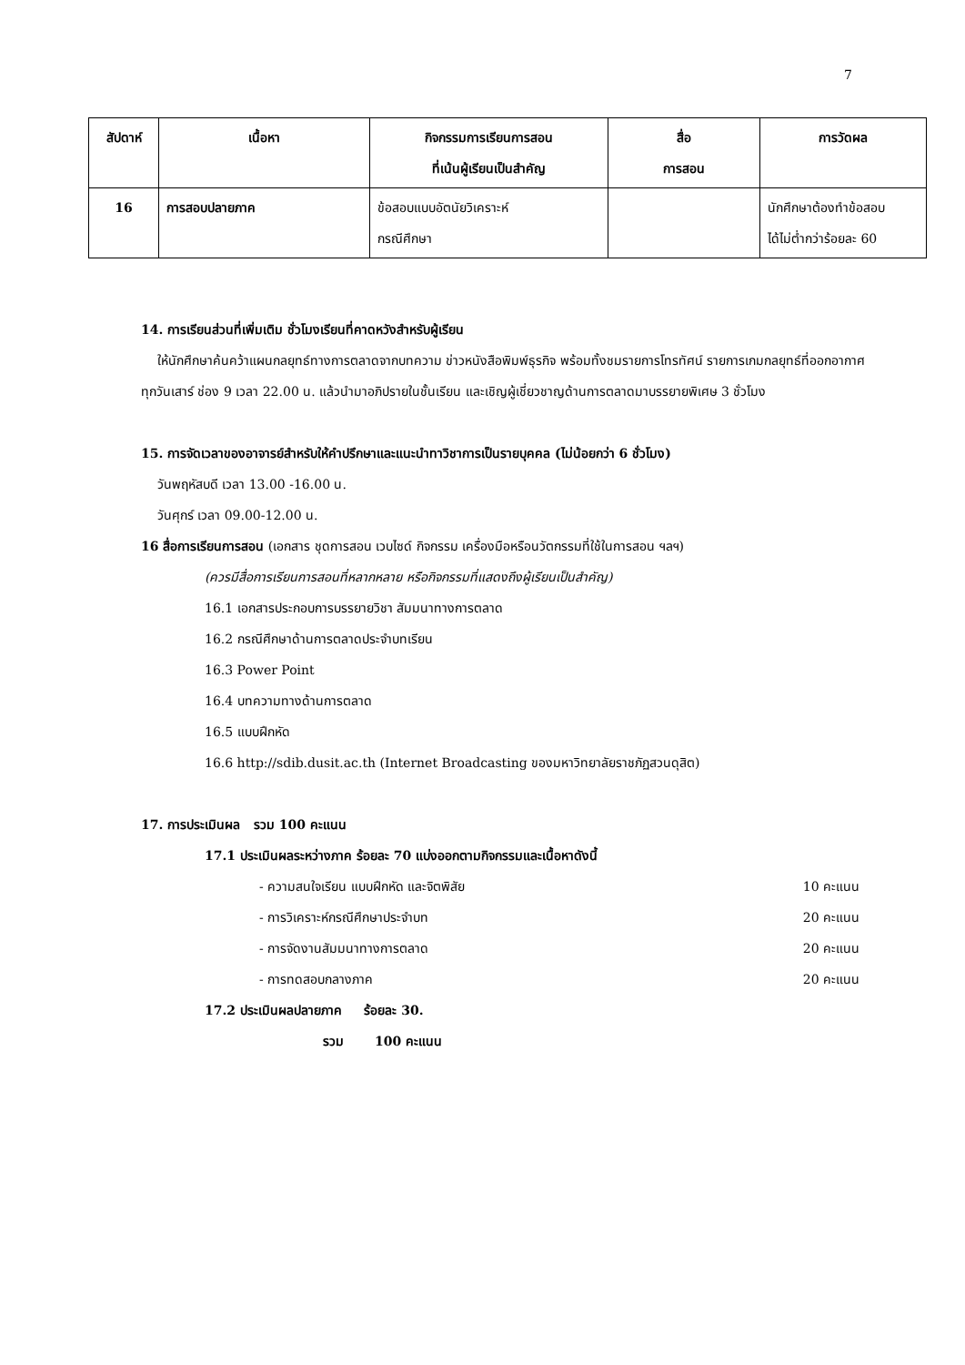7
| สัปดาห์ | เนื้อหา | กิจกรรมการเรียนการสอน ที่เน้นผู้เรียนเป็นสำคัญ | สื่อ การสอน | การวัดผล |
| --- | --- | --- | --- | --- |
| 16 | การสอบปลายภาค | ข้อสอบแบบอัตนัยวิเคราะห์ กรณีศึกษา | | นักศึกษาต้องทำข้อสอบ ได้ไม่ต่ำกว่าร้อยละ 60 |
14. การเรียนส่วนที่เพิ่มเติม ชั่วโมงเรียนที่คาดหวังสำหรับผู้เรียน
ให้นักศึกษาค้นคว้าแผนกลยุทธ์ทางการตลาดจากบทความ ข่าวหนังสือพิมพ์ธุรกิจ พร้อมทั้งชมรายการโทรทัศน์ รายการเกมกลยุทธ์ที่ออกอากาศทุกวันเสาร์ ช่อง 9 เวลา 22.00 น. แล้วนำมาอภิปรายในชั้นเรียน และเชิญผู้เชี่ยวชาญด้านการตลาดมาบรรยายพิเศษ 3 ชั่วโมง
15. การจัดเวลาของอาจารย์สำหรับให้คำปรึกษาและแนะนำทาวิชาการเป็นรายบุคคล (ไม่น้อยกว่า 6 ชั่วโมง)
วันพฤหัสบดี เวลา 13.00 -16.00 น.
วันศุกร์ เวลา 09.00-12.00 น.
16 สื่อการเรียนการสอน (เอกสาร ชุดการสอน เวบไซด์ กิจกรรม เครื่องมือหรือนวัตกรรมที่ใช้ในการสอน ฯลฯ)
(ควรมีสื่อการเรียนการสอนที่หลากหลาย หรือกิจกรรมที่แสดงถึงผู้เรียนเป็นสำคัญ)
16.1 เอกสารประกอบการบรรยายวิชา สัมมนาทางการตลาด
16.2 กรณีศึกษาด้านการตลาดประจำบทเรียน
16.3 Power Point
16.4 บทความทางด้านการตลาด
16.5 แบบฝึกหัด
16.6 http://sdib.dusit.ac.th (Internet Broadcasting ของมหาวิทยาลัยราชภัฏสวนดุสิต)
17. การประเมินผล รวม 100 คะแนน
17.1 ประเมินผลระหว่างภาค ร้อยละ 70 แบ่งออกตามกิจกรรมและเนื้อหาดังนี้
- ความสนใจเรียน แบบฝึกหัด และจิตพิสัย 10 คะแนน
- การวิเคราะห์กรณีศึกษาประจำบท 20 คะแนน
- การจัดงานสัมมนาทางการตลาด 20 คะแนน
- การทดสอบกลางภาค 20 คะแนน
17.2 ประเมินผลปลายภาค ร้อยละ 30.
รวม 100 คะแนน